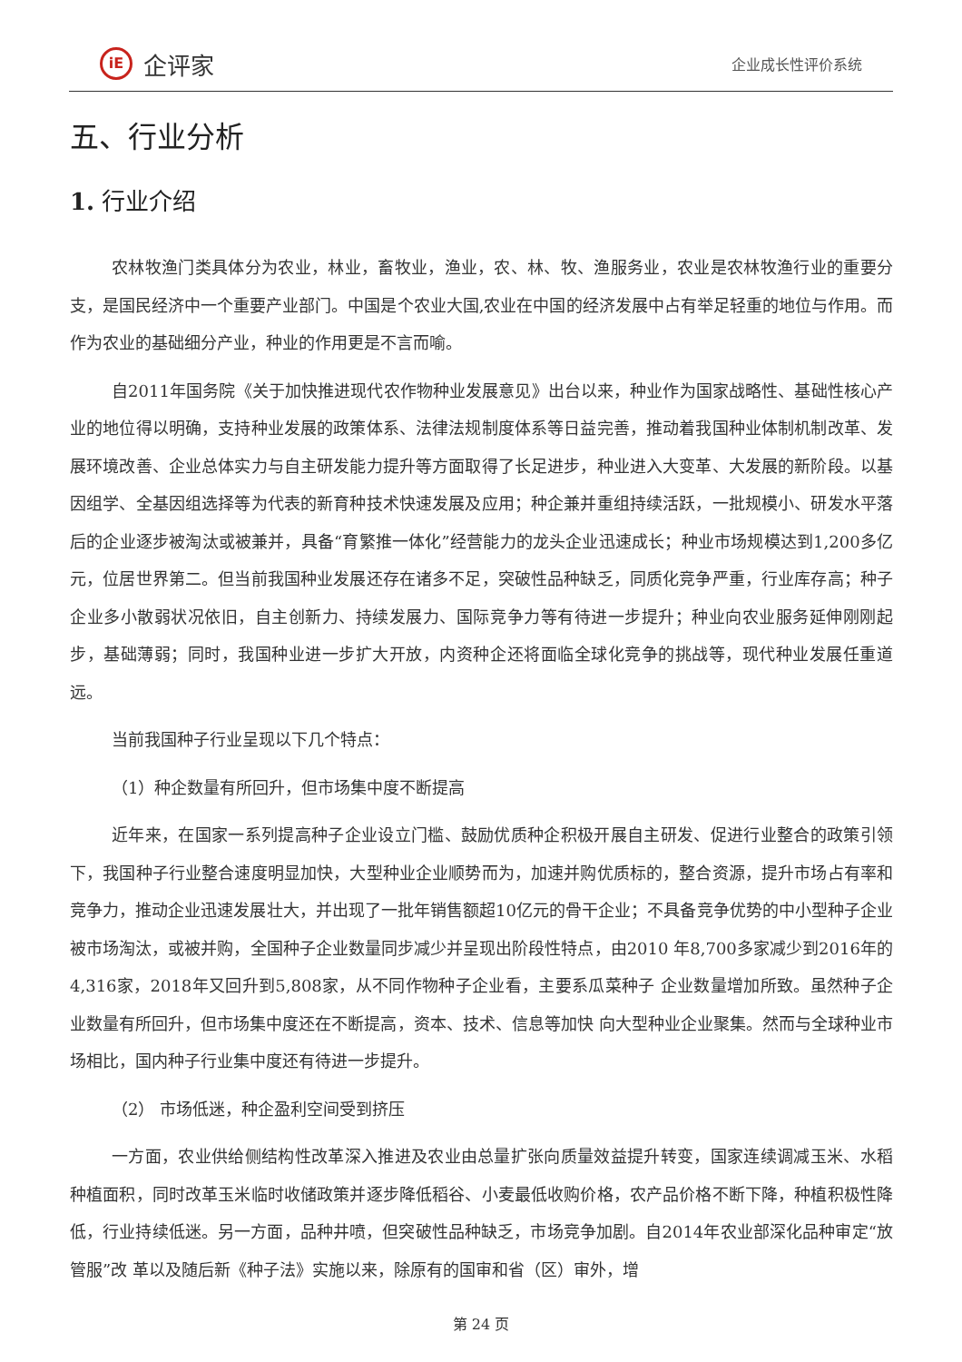iE
企评家
企业成长性评价系统
五、行业分析
1. 行业介绍
农林牧渔门类具体分为农业，林业，畜牧业，渔业，农、林、牧、渔服务业，农业是农林牧渔行业的重要分支，是国民经济中一个重要产业部门。中国是个农业大国,农业在中国的经济发展中占有举足轻重的地位与作用。而作为农业的基础细分产业，种业的作用更是不言而喻。
自2011年国务院《关于加快推进现代农作物种业发展意见》出台以来，种业作为国家战略性、基础性核心产业的地位得以明确，支持种业发展的政策体系、法律法规制度体系等日益完善，推动着我国种业体制机制改革、发展环境改善、企业总体实力与自主研发能力提升等方面取得了长足进步，种业进入大变革、大发展的新阶段。以基因组学、全基因组选择等为代表的新育种技术快速发展及应用；种企兼并重组持续活跃，一批规模小、研发水平落后的企业逐步被淘汰或被兼并，具备“育繁推一体化”经营能力的龙头企业迅速成长；种业市场规模达到1,200多亿元，位居世界第二。但当前我国种业发展还存在诸多不足，突破性品种缺乏，同质化竞争严重，行业库存高；种子企业多小散弱状况依旧，自主创新力、持续发展力、国际竞争力等有待进一步提升；种业向农业服务延伸刚刚起步，基础薄弱；同时，我国种业进一步扩大开放，内资种企还将面临全球化竞争的挑战等，现代种业发展任重道远。
当前我国种子行业呈现以下几个特点：
（1）种企数量有所回升，但市场集中度不断提高
近年来，在国家一系列提高种子企业设立门槛、鼓励优质种企积极开展自主研发、促进行业整合的政策引领下，我国种子行业整合速度明显加快，大型种业企业顺势而为，加速并购优质标的，整合资源，提升市场占有率和竞争力，推动企业迅速发展壮大，并出现了一批年销售额超10亿元的骨干企业；不具备竞争优势的中小型种子企业被市场淘汰，或被并购，全国种子企业数量同步减少并呈现出阶段性特点，由2010 年8,700多家减少到2016年的4,316家，2018年又回升到5,808家，从不同作物种子企业看，主要系瓜菜种子 企业数量增加所致。虽然种子企业数量有所回升，但市场集中度还在不断提高，资本、技术、信息等加快 向大型种业企业聚集。然而与全球种业市场相比，国内种子行业集中度还有待进一步提升。
（2） 市场低迷，种企盈利空间受到挤压
一方面，农业供给侧结构性改革深入推进及农业由总量扩张向质量效益提升转变，国家连续调减玉米、水稻种植面积，同时改革玉米临时收储政策并逐步降低稻谷、小麦最低收购价格，农产品价格不断下降，种植积极性降低，行业持续低迷。另一方面，品种井喷，但突破性品种缺乏，市场竞争加剧。自2014年农业部深化品种审定“放管服”改 革以及随后新《种子法》实施以来，除原有的国审和省（区）审外，增
第 24 页